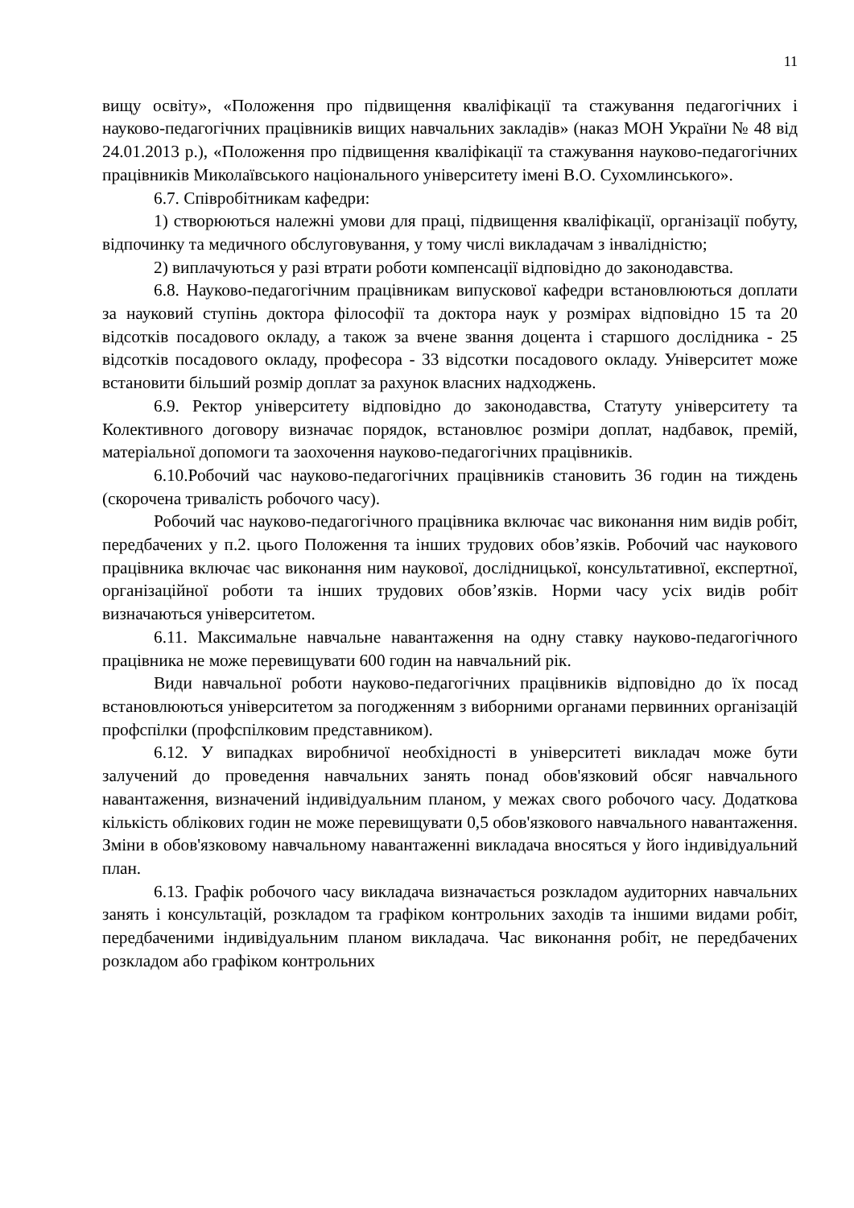11
вищу освіту», «Положення про підвищення кваліфікації та стажування педагогічних і науково-педагогічних працівників вищих навчальних закладів» (наказ МОН України № 48 від 24.01.2013 р.), «Положення про підвищення кваліфікації та стажування науково-педагогічних працівників Миколаївського національного університету імені В.О. Сухомлинського».
6.7. Співробітникам кафедри:
1) створюються належні умови для праці, підвищення кваліфікації, організації побуту, відпочинку та медичного обслуговування, у тому числі викладачам з інвалідністю;
2) виплачуються у разі втрати роботи компенсації відповідно до законодавства.
6.8. Науково-педагогічним працівникам випускової кафедри встановлюються доплати за науковий ступінь доктора філософії та доктора наук у розмірах відповідно 15 та 20 відсотків посадового окладу, а також за вчене звання доцента і старшого дослідника - 25 відсотків посадового окладу, професора - 33 відсотки посадового окладу. Університет може встановити більший розмір доплат за рахунок власних надходжень.
6.9. Ректор університету відповідно до законодавства, Статуту університету та Колективного договору визначає порядок, встановлює розміри доплат, надбавок, премій, матеріальної допомоги та заохочення науково-педагогічних працівників.
6.10.Робочий час науково-педагогічних працівників становить 36 годин на тиждень (скорочена тривалість робочого часу).
Робочий час науково-педагогічного працівника включає час виконання ним видів робіт, передбачених у п.2. цього Положення та інших трудових обов’язків. Робочий час наукового працівника включає час виконання ним наукової, дослідницької, консультативної, експертної, організаційної роботи та інших трудових обов’язків. Норми часу усіх видів робіт визначаються університетом.
6.11. Максимальне навчальне навантаження на одну ставку науково-педагогічного працівника не може перевищувати 600 годин на навчальний рік.
Види навчальної роботи науково-педагогічних працівників відповідно до їх посад встановлюються університетом за погодженням з виборними органами первинних організацій профспілки (профспілковим представником).
6.12. У випадках виробничої необхідності в університеті викладач може бути залучений до проведення навчальних занять понад обов'язковий обсяг навчального навантаження, визначений індивідуальним планом, у межах свого робочого часу. Додаткова кількість облікових годин не може перевищувати 0,5 обов'язкового навчального навантаження. Зміни в обов'язковому навчальному навантаженні викладача вносяться у його індивідуальний план.
6.13. Графік робочого часу викладача визначається розкладом аудиторних навчальних занять і консультацій, розкладом та графіком контрольних заходів та іншими видами робіт, передбаченими індивідуальним планом викладача. Час виконання робіт, не передбачених розкладом або графіком контрольних